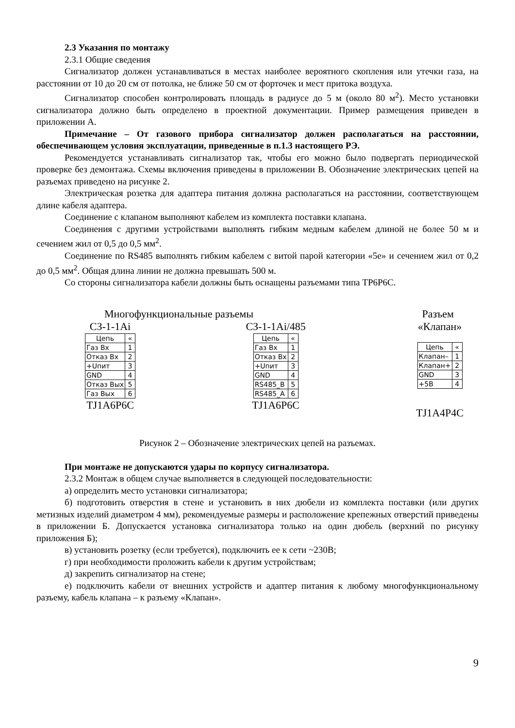2.3 Указания по монтажу
2.3.1 Общие сведения
Сигнализатор должен устанавливаться в местах наиболее вероятного скопления или утечки газа, на расстоянии от 10 до 20 см от потолка, не ближе 50 см от форточек и мест притока воздуха.
Сигнализатор способен контролировать площадь в радиусе до 5 м (около 80 м<sup>2</sup>). Место установки сигнализатора должно быть определено в проектной документации. Пример размещения приведен в приложении А.
Примечание – От газового прибора сигнализатор должен располагаться на расстоянии, обеспечивающем условия эксплуатации, приведенные в п.1.3 настоящего РЭ.
Рекомендуется устанавливать сигнализатор так, чтобы его можно было подвергать периодической проверке без демонтажа. Схемы включения приведены в приложении В. Обозначение электрических цепей на разъемах приведено на рисунке 2.
Электрическая розетка для адаптера питания должна располагаться на расстоянии, соответствующем длине кабеля адаптера.
Соединение с клапаном выполняют кабелем из комплекта поставки клапана.
Соединения с другими устройствами выполнять гибким медным кабелем длиной не более 50 м и сечением жил от 0,5 до 0,5 мм<sup>2</sup>.
Соединение по RS485 выполнять гибким кабелем с витой парой категории «5е» и сечением жил от 0,2 до 0,5 мм<sup>2</sup>. Общая длина линии не должна превышать 500 м.
Со стороны сигнализатора кабели должны быть оснащены разъемами типа TP6P6C.
Многофункциональные разъемы Разъем
СЗ-1-1Ai
| Цепь | « |
| Газ Вх | 1 |
| Отказ Вх | 2 |
| +Uпит | 3 |
| GND | 4 |
| Отказ Вых | 5 |
| Газ Вых | 6 |
TJ1A6P6C
СЗ-1-1Ai/485
| Цепь | « |
| Газ Вх | 1 |
| Отказ Вх | 2 |
| +Uпит | 3 |
| GND | 4 |
| RS485_B | 5 |
| RS485_A | 6 |
TJ1A6P6C
«Клапан»
| Цепь | « |
| Клапан– | 1 |
| Клапан+ | 2 |
| GND | 3 |
| +5В | 4 |
TJ1A4P4C
Рисунок 2 – Обозначение электрических цепей на разъемах.
При монтаже не допускаются удары по корпусу сигнализатора.
2.3.2 Монтаж в общем случае выполняется в следующей последовательности:
а) определить место установки сигнализатора;
б) подготовить отверстия в стене и установить в них дюбели из комплекта поставки (или других метизных изделий диаметром 4 мм), рекомендуемые размеры и расположение крепежных отверстий приведены в приложении Б. Допускается установка сигнализатора только на один дюбель (верхний по рисунку приложения Б);
в) установить розетку (если требуется), подключить ее к сети ~230В;
г) при необходимости проложить кабели к другим устройствам;
д) закрепить сигнализатор на стене;
е) подключить кабели от внешних устройств и адаптер питания к любому многофункциональному разъему, кабель клапана – к разъему «Клапан».
9